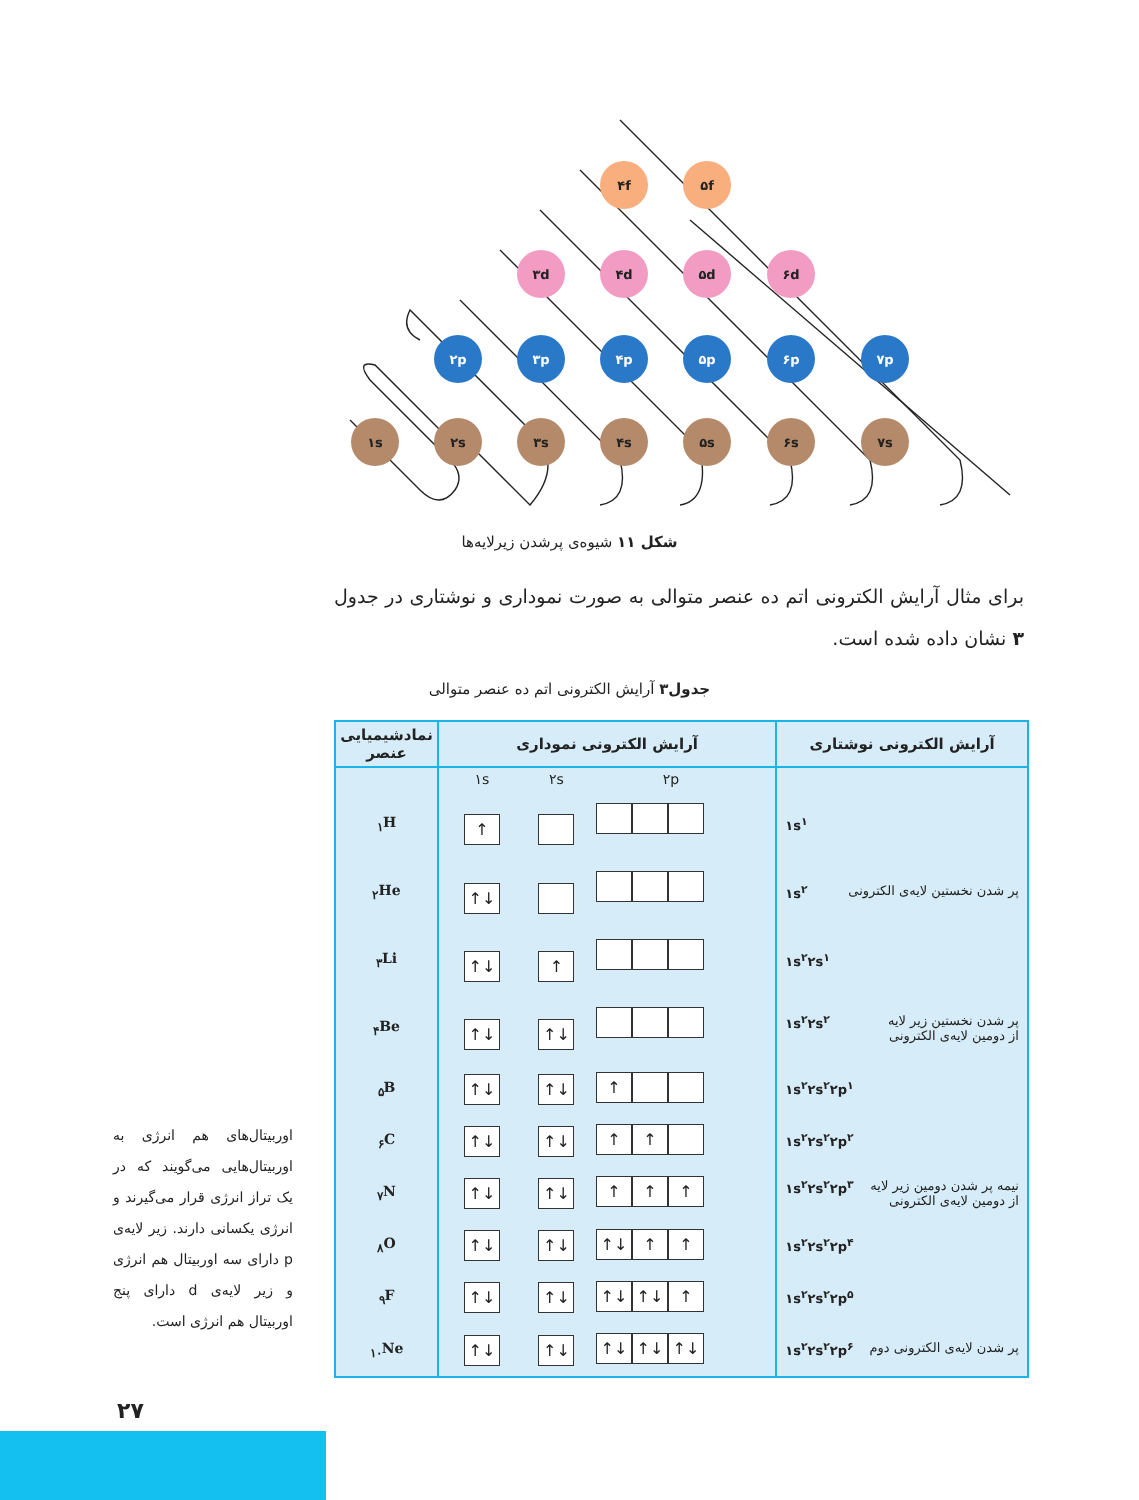۱s
۲s
۳s
۴s
۵s
۶s
۷s
۲p
۳p
۴p
۵p
۶p
۷p
۳d
۴d
۵d
۶d
۴f
۵f
شکل ۱۱ شیوه‌ی پرشدن زیرلایه‌ها
برای مثال آرایش الکترونی اتم ده عنصر متوالی به صورت نموداری و نوشتاری در جدول ۳ نشان داده شده است.
جدول۳ آرایش الکترونی اتم ده عنصر متوالی
| آرایش الکترونی نوشتاری | آرایش الکترونی نموداری | نمادشیمیایی عنصر |
| --- | --- | --- |
| | ۱s ۲s ۲p | |
| ۱s<sup>۱</sup> | ↑ | <sub>۱</sub>H |
| پر شدن نخستین لایه‌ی الکترونی ۱s<sup>۲</sup> | ↑↓ | <sub>۲</sub>He |
| ۱s<sup>۲</sup>۲s<sup>۱</sup> | ↑↓ ↑ | <sub>۳</sub>Li |
| پر شدن نخستین زیر لایه از دومین لایه‌ی الکترونی ۱s<sup>۲</sup>۲s<sup>۲</sup> | ↑↓ ↑↓ | <sub>۴</sub>Be |
| ۱s<sup>۲</sup>۲s<sup>۲</sup>۲p<sup>۱</sup> | ↑↓ ↑↓ ↑ | <sub>۵</sub>B |
| ۱s<sup>۲</sup>۲s<sup>۲</sup>۲p<sup>۲</sup> | ↑↓ ↑↓ ↑ ↑ | <sub>۶</sub>C |
| نیمه پر شدن دومین زیر لایه از دومین لایه‌ی الکترونی ۱s<sup>۲</sup>۲s<sup>۲</sup>۲p<sup>۳</sup> | ↑↓ ↑↓ ↑ ↑ ↑ | <sub>۷</sub>N |
| ۱s<sup>۲</sup>۲s<sup>۲</sup>۲p<sup>۴</sup> | ↑↓ ↑↓ ↑↓ ↑ ↑ | <sub>۸</sub>O |
| ۱s<sup>۲</sup>۲s<sup>۲</sup>۲p<sup>۵</sup> | ↑↓ ↑↓ ↑↓ ↑↓ ↑ | <sub>۹</sub>F |
| پر شدن لایه‌ی الکترونی دوم ۱s<sup>۲</sup>۲s<sup>۲</sup>۲p<sup>۶</sup> | ↑↓ ↑↓ ↑↓ ↑↓ ↑↓ | <sub>۱۰</sub>Ne |
اوربیتال‌های هم انرژی به اوربیتال‌هایی می‌گویند که در یک تراز انرژی قرار می‌گیرند و انرژی یکسانی دارند. زیر لایه‌ی p دارای سه اوربیتال هم انرژی و زیر لایه‌ی d دارای پنج اوربیتال هم انرژی است.
۲۷